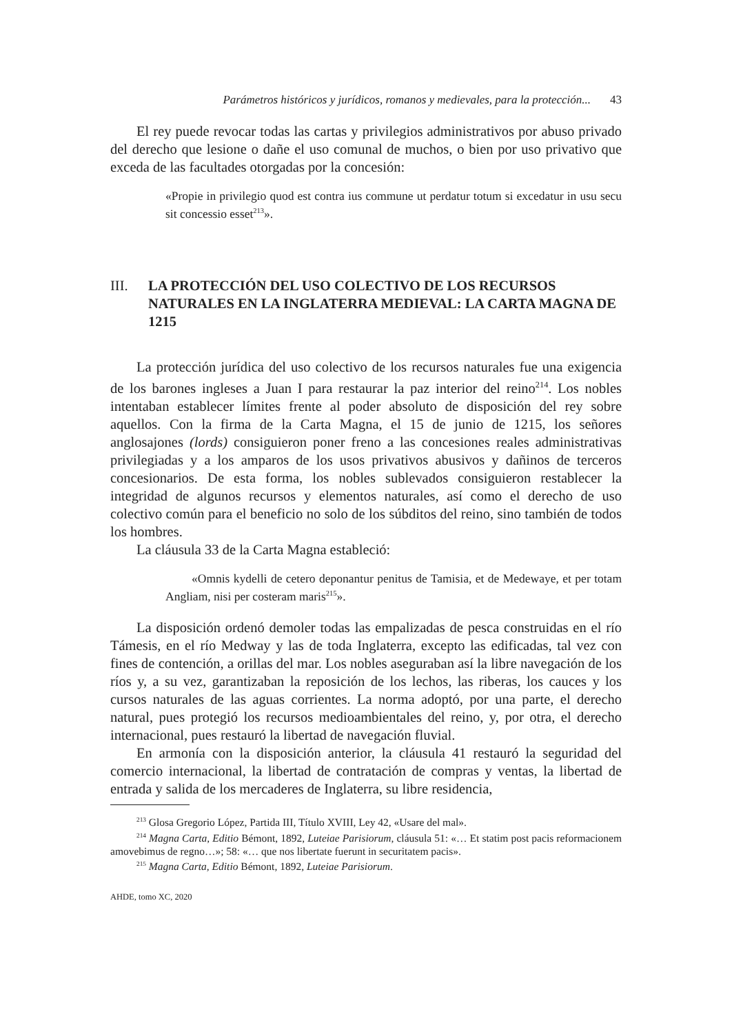Parámetros históricos y jurídicos, romanos y medievales, para la protección... 43
El rey puede revocar todas las cartas y privilegios administrativos por abuso privado del derecho que lesione o dañe el uso comunal de muchos, o bien por uso privativo que exceda de las facultades otorgadas por la concesión:
«Propie in privilegio quod est contra ius commune ut perdatur totum si excedatur in usu secu sit concessio esset<sup>213</sup>».
III. LA PROTECCIÓN DEL USO COLECTIVO DE LOS RECURSOS NATURALES EN LA INGLATERRA MEDIEVAL: LA CARTA MAGNA DE 1215
La protección jurídica del uso colectivo de los recursos naturales fue una exigencia de los barones ingleses a Juan I para restaurar la paz interior del reino<sup>214</sup>. Los nobles intentaban establecer límites frente al poder absoluto de disposición del rey sobre aquellos. Con la firma de la Carta Magna, el 15 de junio de 1215, los señores anglosajones (lords) consiguieron poner freno a las concesiones reales administrativas privilegiadas y a los amparos de los usos privativos abusivos y dañinos de terceros concesionarios. De esta forma, los nobles sublevados consiguieron restablecer la integridad de algunos recursos y elementos naturales, así como el derecho de uso colectivo común para el beneficio no solo de los súbditos del reino, sino también de todos los hombres.
La cláusula 33 de la Carta Magna estableció:
«Omnis kydelli de cetero deponantur penitus de Tamisia, et de Medewaye, et per totam Angliam, nisi per costeram maris<sup>215</sup>».
La disposición ordenó demoler todas las empalizadas de pesca construidas en el río Támesis, en el río Medway y las de toda Inglaterra, excepto las edificadas, tal vez con fines de contención, a orillas del mar. Los nobles aseguraban así la libre navegación de los ríos y, a su vez, garantizaban la reposición de los lechos, las riberas, los cauces y los cursos naturales de las aguas corrientes. La norma adoptó, por una parte, el derecho natural, pues protegió los recursos medioambientales del reino, y, por otra, el derecho internacional, pues restauró la libertad de navegación fluvial.
En armonía con la disposición anterior, la cláusula 41 restauró la seguridad del comercio internacional, la libertad de contratación de compras y ventas, la libertad de entrada y salida de los mercaderes de Inglaterra, su libre residencia,
<sup>213</sup> Glosa Gregorio López, Partida III, Título XVIII, Ley 42, «Usare del mal».
<sup>214</sup> Magna Carta, Editio Bémont, 1892, Luteiae Parisiorum, cláusula 51: «… Et statim post pacis reformacionem amovebimus de regno…»; 58: «… que nos libertate fuerunt in securitatem pacis».
<sup>215</sup> Magna Carta, Editio Bémont, 1892, Luteiae Parisiorum.
AHDE, tomo XC, 2020